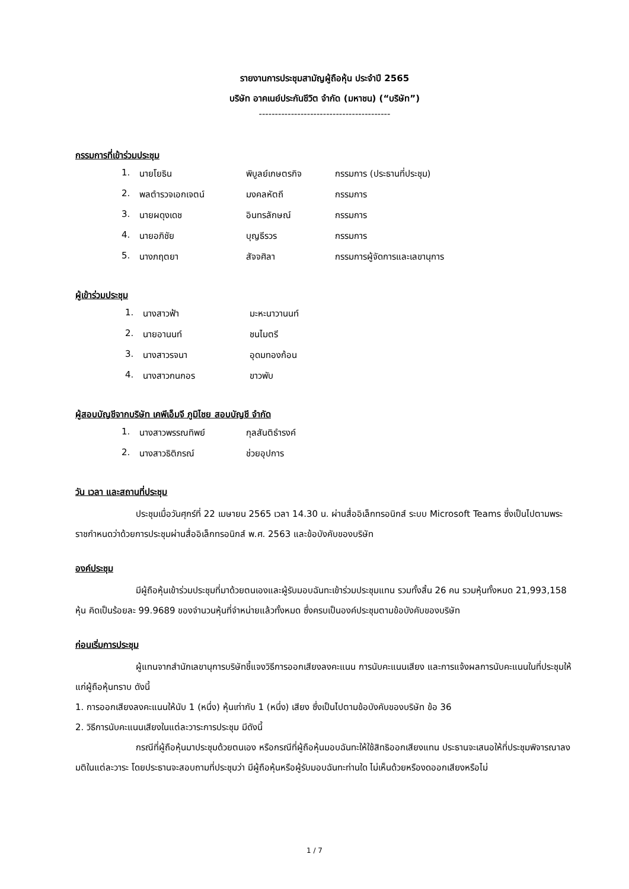รายงานการประชุมสามัญผู้ถือหุ้น ประจำปี 2565
บริษัท อาคเนย์ประกันชีวิต จำกัด (มหาชน) (“บริษัท”)
-----------------------------------------
กรรมการที่เข้าร่วมประชุม
| 1. | นายโยธิน | พิบูลย์เกษตรกิจ | กรรมการ (ประธานที่ประชุม) |
| 2. | พลตำรวจเอกเจตน์ | มงคลหัตถี | กรรมการ |
| 3. | นายผดุงเดช | อินทรลักษณ์ | กรรมการ |
| 4. | นายอภิชัย | บุญธีรวร | กรรมการ |
| 5. | นางภฤตยา | สัจจศิลา | กรรมการผู้จัดการและเลขานุการ |
ผู้เข้าร่วมประชุม
| 1. | นางสาวฟ้า | มะหะนาวานนท์ |
| 2. | นายอานนท์ | ชนไมตรี |
| 3. | นางสาวรจนา | อุดมทองก้อน |
| 4. | นางสาวกนกอร | ขาวพับ |
ผู้สอบบัญชีจากบริษัท เคพีเอ็มจี ภูมิไชย สอบบัญชี จำกัด
| 1. | นางสาวพรรณทิพย์ | กุลสันติธำรงค์ |
| 2. | นางสาวธิติภรณ์ | ช่วยอุปการ |
วัน เวลา และสถานที่ประชุม
ประชุมเมื่อวันศุกร์ที่ 22 เมษายน 2565 เวลา 14.30 น. ผ่านสื่ออิเล็กทรอนิกส์ ระบบ Microsoft Teams ซึ่งเป็นไปตามพระราชกำหนดว่าด้วยการประชุมผ่านสื่ออิเล็กทรอนิกส์ พ.ศ. 2563 และข้อบังคับของบริษัท
องค์ประชุม
มีผู้ถือหุ้นเข้าร่วมประชุมที่มาด้วยตนเองและผู้รับมอบฉันทะเข้าร่วมประชุมแทน รวมทั้งสิ้น 26 คน รวมหุ้นทั้งหมด 21,993,158 หุ้น คิดเป็นร้อยละ 99.9689 ของจำนวนหุ้นที่จำหน่ายแล้วทั้งหมด ซึ่งครบเป็นองค์ประชุมตามข้อบังคับของบริษัท
ก่อนเริ่มการประชุม
ผู้แทนจากสำนักเลขานุการบริษัทชี้แจงวิธีการออกเสียงลงคะแนน การนับคะแนนเสียง และการแจ้งผลการนับคะแนนในที่ประชุมให้แก่ผู้ถือหุ้นทราบ ดังนี้
1. การออกเสียงลงคะแนนให้นับ 1 (หนึ่ง) หุ้นเท่ากับ 1 (หนึ่ง) เสียง ซึ่งเป็นไปตามข้อบังคับของบริษัท ข้อ 36
2. วิธีการนับคะแนนเสียงในแต่ละวาระการประชุม มีดังนี้
กรณีที่ผู้ถือหุ้นมาประชุมด้วยตนเอง หรือกรณีที่ผู้ถือหุ้นมอบฉันทะให้ใช้สิทธิออกเสียงแทน ประธานจะเสนอให้ที่ประชุมพิจารณาลงมติในแต่ละวาระ โดยประธานจะสอบถามที่ประชุมว่า มีผู้ถือหุ้นหรือผู้รับมอบฉันทะท่านใด ไม่เห็นด้วยหรืองดออกเสียงหรือไม่
1 / 7